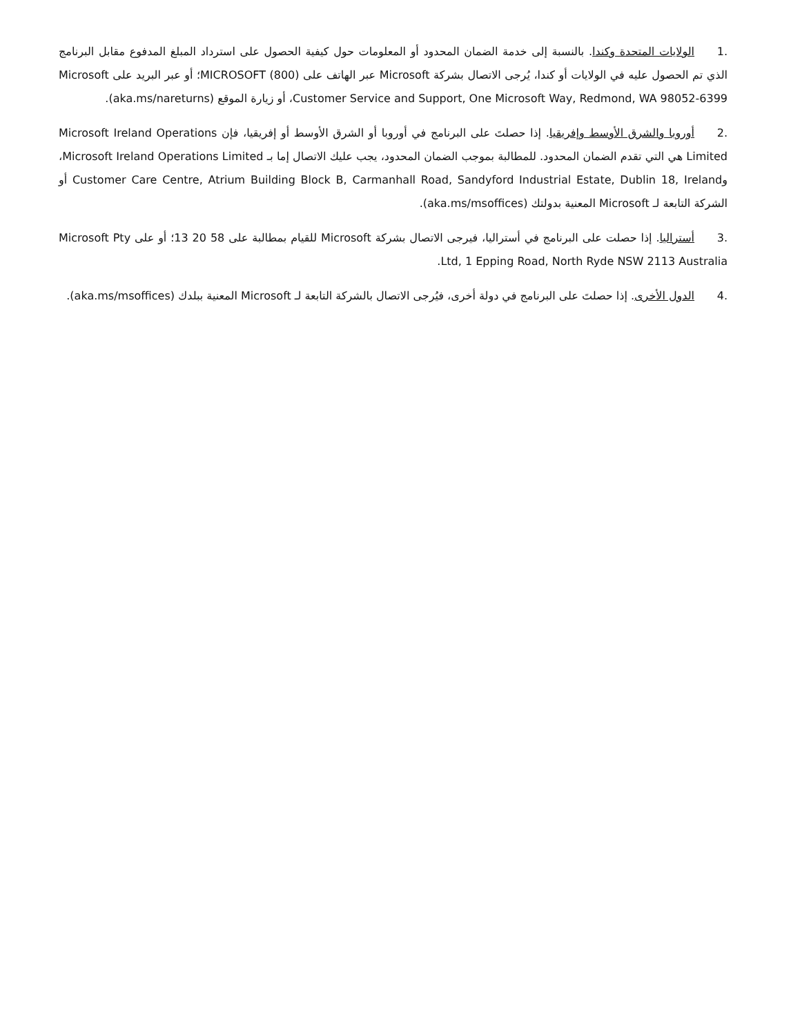.1 الولايات المتحدة وكندا. بالنسبة إلى خدمة الضمان المحدود أو المعلومات حول كيفية الحصول على استرداد المبلغ المدفوع مقابل البرنامج الذي تم الحصول عليه في الولايات أو كندا، يُرجى الاتصال بشركة Microsoft عبر الهاتف على (800) MICROSOFT؛ أو عبر البريد على Microsoft Customer Service and Support, One Microsoft Way, Redmond, WA 98052-6399، أو زيارة الموقع (aka.ms/nareturns).
.2 أوروبا والشرق الأوسط وإفريقيا. إذا حصلتَ على البرنامج في أوروبا أو الشرق الأوسط أو إفريقيا، فإن Microsoft Ireland Operations Limited هي التي تقدم الضمان المحدود. للمطالبة بموجب الضمان المحدود، يجب عليك الاتصال إما بـ Microsoft Ireland Operations Limited، وCustomer Care Centre, Atrium Building Block B, Carmanhall Road, Sandyford Industrial Estate, Dublin 18, Ireland أو الشركة التابعة لـ Microsoft المعنية بدولتك (aka.ms/msoffices).
.3 أستراليا. إذا حصلت على البرنامج في أستراليا، فيرجى الاتصال بشركة Microsoft للقيام بمطالبة على 58 20 13؛ أو على Microsoft Pty Ltd, 1 Epping Road, North Ryde NSW 2113 Australia.
.4 الدول الأخرى. إذا حصلتَ على البرنامج في دولة أخرى، فيُرجى الاتصال بالشركة التابعة لـ Microsoft المعنية ببلدك (aka.ms/msoffices).